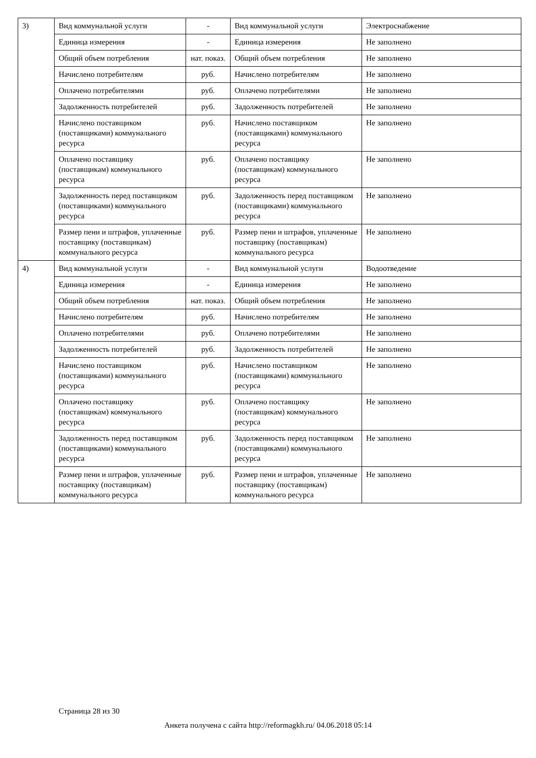| 3) | Вид коммунальной услуги | - | Вид коммунальной услуги | Электроснабжение |
| | Единица измерения | - | Единица измерения | Не заполнено |
| | Общий объем потребления | нат. показ. | Общий объем потребления | Не заполнено |
| | Начислено потребителям | руб. | Начислено потребителям | Не заполнено |
| | Оплачено потребителями | руб. | Оплачено потребителями | Не заполнено |
| | Задолженность потребителей | руб. | Задолженность потребителей | Не заполнено |
| | Начислено поставщиком (поставщиками) коммунального ресурса | руб. | Начислено поставщиком (поставщиками) коммунального ресурса | Не заполнено |
| | Оплачено поставщику (поставщикам) коммунального ресурса | руб. | Оплачено поставщику (поставщикам) коммунального ресурса | Не заполнено |
| | Задолженность перед поставщиком (поставщиками) коммунального ресурса | руб. | Задолженность перед поставщиком (поставщиками) коммунального ресурса | Не заполнено |
| | Размер пени и штрафов, уплаченные поставщику (поставщикам) коммунального ресурса | руб. | Размер пени и штрафов, уплаченные поставщику (поставщикам) коммунального ресурса | Не заполнено |
| 4) | Вид коммунальной услуги | - | Вид коммунальной услуги | Водоотведение |
| | Единица измерения | - | Единица измерения | Не заполнено |
| | Общий объем потребления | нат. показ. | Общий объем потребления | Не заполнено |
| | Начислено потребителям | руб. | Начислено потребителям | Не заполнено |
| | Оплачено потребителями | руб. | Оплачено потребителями | Не заполнено |
| | Задолженность потребителей | руб. | Задолженность потребителей | Не заполнено |
| | Начислено поставщиком (поставщиками) коммунального ресурса | руб. | Начислено поставщиком (поставщиками) коммунального ресурса | Не заполнено |
| | Оплачено поставщику (поставщикам) коммунального ресурса | руб. | Оплачено поставщику (поставщикам) коммунального ресурса | Не заполнено |
| | Задолженность перед поставщиком (поставщиками) коммунального ресурса | руб. | Задолженность перед поставщиком (поставщиками) коммунального ресурса | Не заполнено |
| | Размер пени и штрафов, уплаченные поставщику (поставщикам) коммунального ресурса | руб. | Размер пени и штрафов, уплаченные поставщику (поставщикам) коммунального ресурса | Не заполнено |
Страница 28 из 30
Анкета получена с сайта http://reformagkh.ru/ 04.06.2018 05:14